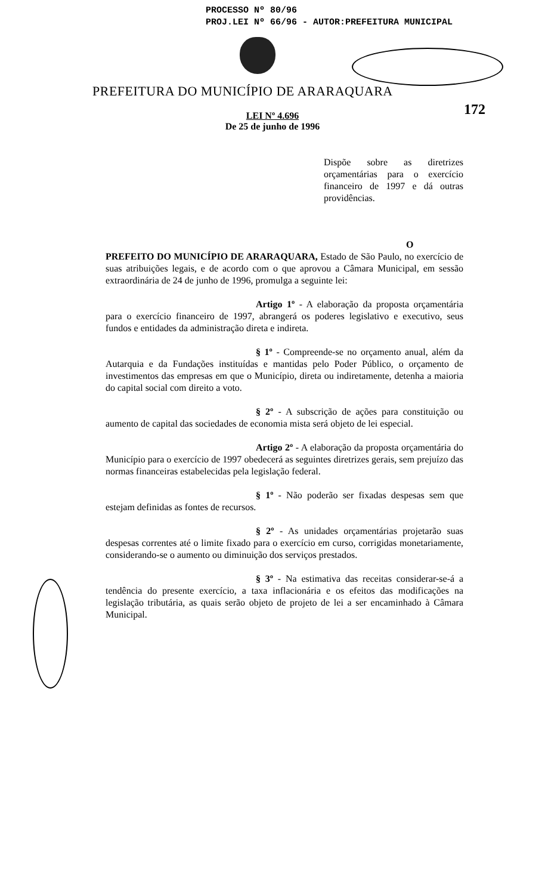PROCESSO Nº 80/96
PROJ.LEI Nº 66/96 - AUTOR:PREFEITURA MUNICIPAL
PREFEITURA DO MUNICÍPIO DE ARARAQUARA
172
LEI Nº 4.696
De 25 de junho de 1996
Dispõe sobre as diretrizes orçamentárias para o exercício financeiro de 1997 e dá outras providências.
O PREFEITO DO MUNICÍPIO DE ARARAQUARA, Estado de São Paulo, no exercício de suas atribuições legais, e de acordo com o que aprovou a Câmara Municipal, em sessão extraordinária de 24 de junho de 1996, promulga a seguinte lei:
Artigo 1º - A elaboração da proposta orçamentária para o exercício financeiro de 1997, abrangerá os poderes legislativo e executivo, seus fundos e entidades da administração direta e indireta.
§ 1º - Compreende-se no orçamento anual, além da Autarquia e da Fundações instituídas e mantidas pelo Poder Público, o orçamento de investimentos das empresas em que o Município, direta ou indiretamente, detenha a maioria do capital social com direito a voto.
§ 2º - A subscrição de ações para constituição ou aumento de capital das sociedades de economia mista será objeto de lei especial.
Artigo 2º - A elaboração da proposta orçamentária do Município para o exercício de 1997 obedecerá as seguintes diretrizes gerais, sem prejuízo das normas financeiras estabelecidas pela legislação federal.
§ 1º - Não poderão ser fixadas despesas sem que estejam definidas as fontes de recursos.
§ 2º - As unidades orçamentárias projetarão suas despesas correntes até o limite fixado para o exercício em curso, corrigidas monetariamente, considerando-se o aumento ou diminuição dos serviços prestados.
§ 3º - Na estimativa das receitas considerar-se-á a tendência do presente exercício, a taxa inflacionária e os efeitos das modificações na legislação tributária, as quais serão objeto de projeto de lei a ser encaminhado à Câmara Municipal.